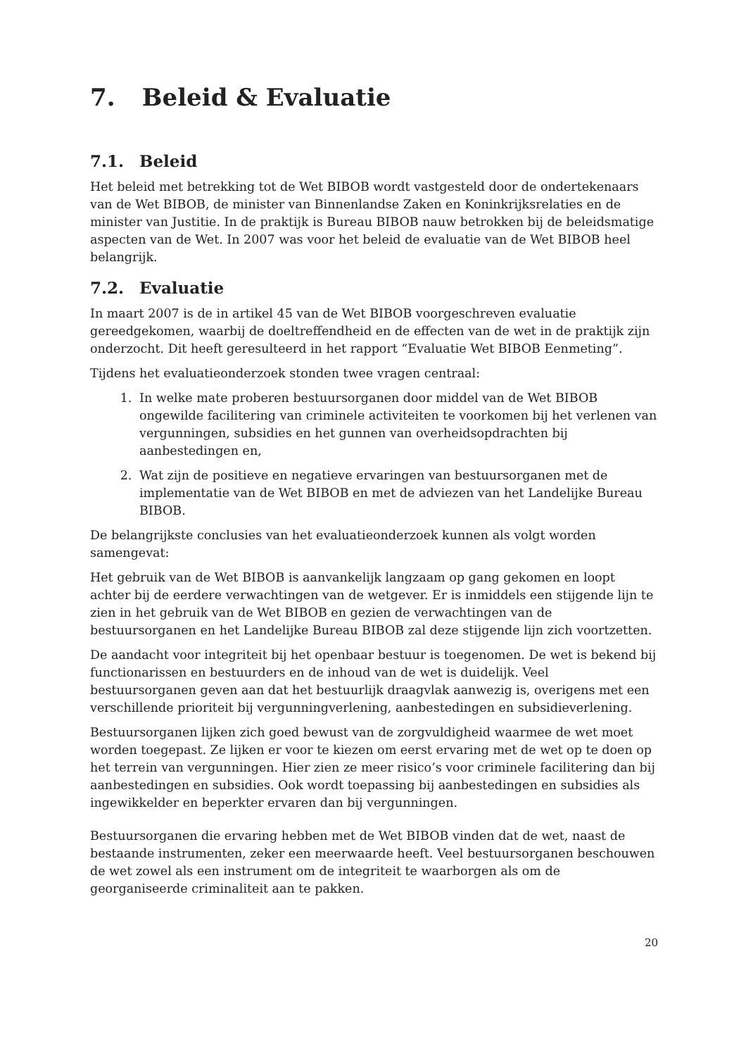7. Beleid & Evaluatie
7.1. Beleid
Het beleid met betrekking tot de Wet BIBOB wordt vastgesteld door de ondertekenaars van de Wet BIBOB, de minister van Binnenlandse Zaken en Koninkrijksrelaties en de minister van Justitie. In de praktijk is Bureau BIBOB nauw betrokken bij de beleidsmatige aspecten van de Wet. In 2007 was voor het beleid de evaluatie van de Wet BIBOB heel belangrijk.
7.2. Evaluatie
In maart 2007 is de in artikel 45 van de Wet BIBOB voorgeschreven evaluatie gereedgekomen, waarbij de doeltreffendheid en de effecten van de wet in de praktijk zijn onderzocht. Dit heeft geresulteerd in het rapport “Evaluatie Wet BIBOB Eenmeting”.
Tijdens het evaluatieonderzoek stonden twee vragen centraal:
1. In welke mate proberen bestuursorganen door middel van de Wet BIBOB ongewilde facilitering van criminele activiteiten te voorkomen bij het verlenen van vergunningen, subsidies en het gunnen van overheidsopdrachten bij aanbestedingen en,
2. Wat zijn de positieve en negatieve ervaringen van bestuursorganen met de implementatie van de Wet BIBOB en met de adviezen van het Landelijke Bureau BIBOB.
De belangrijkste conclusies van het evaluatieonderzoek kunnen als volgt worden samengevat:
Het gebruik van de Wet BIBOB is aanvankelijk langzaam op gang gekomen en loopt achter bij de eerdere verwachtingen van de wetgever. Er is inmiddels een stijgende lijn te zien in het gebruik van de Wet BIBOB en gezien de verwachtingen van de bestuursorganen en het Landelijke Bureau BIBOB zal deze stijgende lijn zich voortzetten.
De aandacht voor integriteit bij het openbaar bestuur is toegenomen. De wet is bekend bij functionarissen en bestuurders en de inhoud van de wet is duidelijk. Veel bestuursorganen geven aan dat het bestuurlijk draagvlak aanwezig is, overigens met een verschillende prioriteit bij vergunningverlening, aanbestedingen en subsidieverlening.
Bestuursorganen lijken zich goed bewust van de zorgvuldigheid waarmee de wet moet worden toegepast. Ze lijken er voor te kiezen om eerst ervaring met de wet op te doen op het terrein van vergunningen. Hier zien ze meer risico’s voor criminele facilitering dan bij aanbestedingen en subsidies. Ook wordt toepassing bij aanbestedingen en subsidies als ingewikkelder en beperkter ervaren dan bij vergunningen.
Bestuursorganen die ervaring hebben met de Wet BIBOB vinden dat de wet, naast de bestaande instrumenten, zeker een meerwaarde heeft. Veel bestuursorganen beschouwen de wet zowel als een instrument om de integriteit te waarborgen als om de georganiseerde criminaliteit aan te pakken.
20